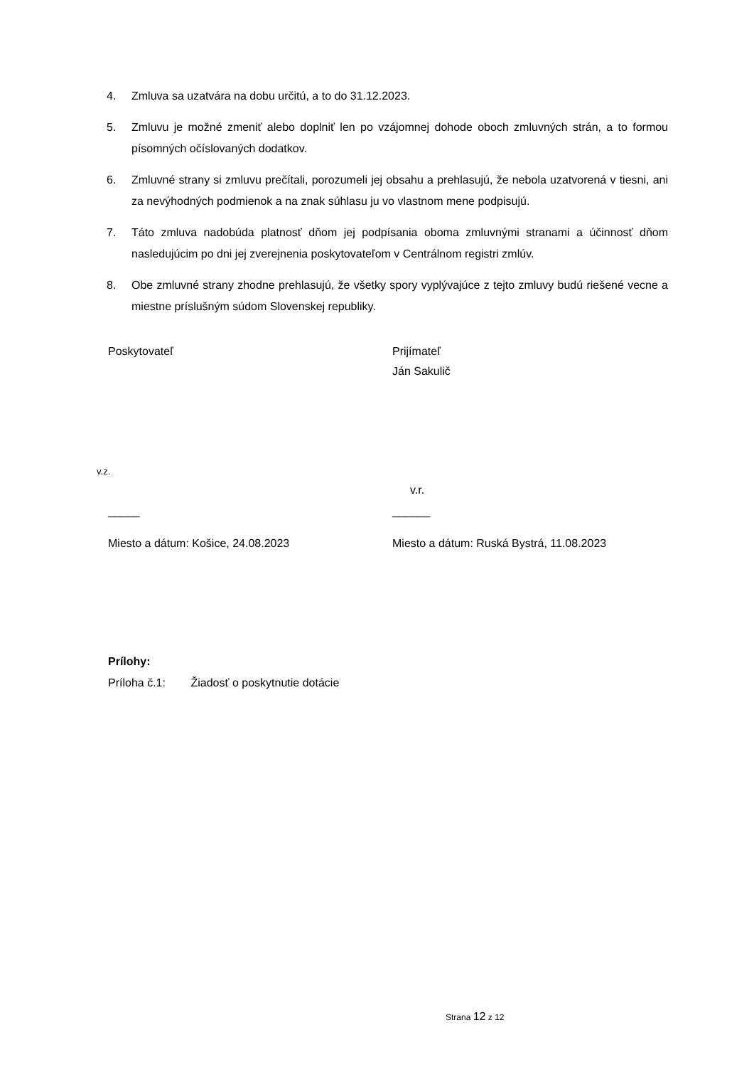4. Zmluva sa uzatvára na dobu určitú, a to do 31.12.2023.
5. Zmluvu je možné zmeniť alebo doplniť len po vzájomnej dohode oboch zmluvných strán, a to formou písomných očíslovaných dodatkov.
6. Zmluvné strany si zmluvu prečítali, porozumeli jej obsahu a prehlasujú, že nebola uzatvorená v tiesni, ani za nevýhodných podmienok a na znak súhlasu ju vo vlastnom mene podpisujú.
7. Táto zmluva nadobúda platnosť dňom jej podpísania oboma zmluvnými stranami a účinnosť dňom nasledujúcim po dni jej zverejnenia poskytovateľom v Centrálnom registri zmlúv.
8. Obe zmluvné strany zhodne prehlasujú, že všetky spory vyplývajúce z tejto zmluvy budú riešené vecne a miestne príslušným súdom Slovenskej republiky.
Poskytovateľ Prijímateľ
Ján Sakulič
v.z.
v.r.
_____ ______
Miesto a dátum: Košice, 24.08.2023 Miesto a dátum: Ruská Bystrá, 11.08.2023
Prílohy:
Príloha č.1: Žiadosť o poskytnutie dotácie
Strana 12 z 12